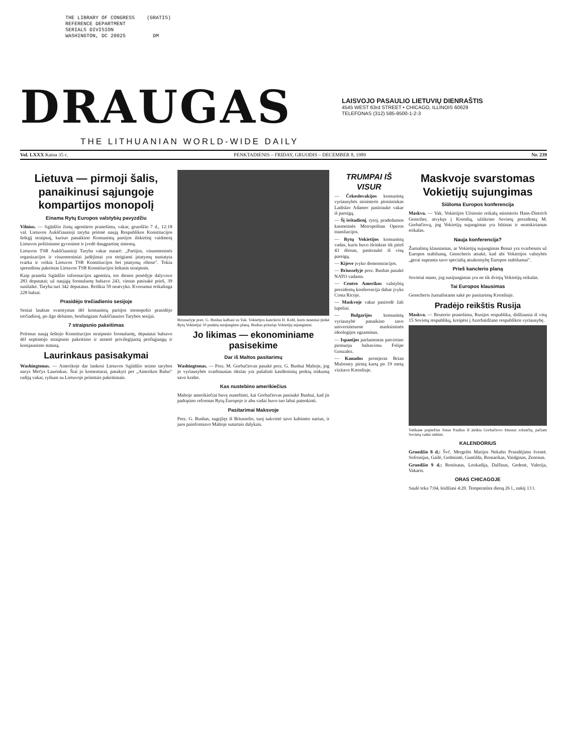THE LIBRARY OF CONGRESS (GRATIS) REFERENCE DEPARTMENT SERIALS DIVISION WASHINGTON, DC 20025 DM
DRAUGAS
THE LITHUANIAN WORLD-WIDE DAILY
LAISVOJO PASAULIO LIETUVIŲ DIENRAŠTIS
4545 WEST 63rd STREET • CHICAGO, ILLINOIS 60629
TELEFONAS (312) 585-9500-1-2-3
Vol. LXXX Kaina 35 c. PENKTADIENIS – FRIDAY, GRUODIS – DECEMBER 8, 1989 Nr. 239
Lietuva — pirmoji šalis, panaikinusi sąjungoje kompartijos monopolį
Einama Rytų Europos valstybių pavyzdžiu
Vilnius. — Sąjūdžio žinių agentūros pranešimu, vakar, gruodžio 7 d., 12:18 val. Lietuvos Aukščiausioji taryba priėmė naują Respublikos Konstitucijos šeštąjį straipsnį, kuriuo panaikino Komunistų partijos išskirtinį vaidmenį Lietuvos politiniame gyvenime ir įvedė daugpartinę sistemą.
Lietuvos TSR Aukščiausioji Taryba vakar nutarė: „Partijos, visuomeninės organizacijos ir visuomeniniai judėjimai yra steigiami įstatymų nustatyta tvarka ir veikia Lietuvos TSR Konstitucijos bei įstatymų ribose". Tokiu sprendimu pakeistas Lietuvos TSR Konstitucijos šeštasis straipsnis.
Kaip praneša Sąjūdžio informacijos agentūra, tos dienos posėdyje dalyvavo 283 deputatai; už naująją formuluotę balsavo 243, vienas pasisakė prieš, 39 susilaikė. Taryba turi 342 deputatus. Reiškia 59 neatvyko. Kvorumui reikalinga 228 balsai.
Prasidėjo trečiadienio sesijoje
Seniai lauktas svarstymas dėl komunistų partijos monopolio prasidėjo trečiadienį, po ilgo delsimo, besibaigiant Aukščiausios Tarybos sesijai.
7 straipsnio pakeitimas
Priėmus naują šeštojo Konstitucijos straipsnio formuluotę, deputatai balsavo dėl septintojo straipsnio pakeitimo ir atmetė privilegijuotą profsąjungų ir komjaunimo statusą.
Laurinkaus pasisakymai
Washingtonas. — Amerikoje dar lankosi Lietuvos Sąjūdžio seimo tarybos narys Mečys Laurinkus. Štai jo komentarai, pasakyti per „Amerikos Balso" radiją vakar, ryšium su Lietuvoje priimtais pakeitimais.
Briusselyje prez. G. Bushas kalbasi su Vak. Vokietijos kancleriu H. Kohl, kuris neseniai įteikė Rytų Vokietijai 10 punktų susijungimo planą. Bushas pritariąs Vokietijų sujungimui.
Jo likimas — ekonominiame pasisekime
Dar iš Maltos pasitarimų
Washingtonas. — Prez. M. Gorbačiovas pasakė prez. G. Bushui Maltoje, jog jo vyriausybės svarbiausias tikslas yra pašalinti kasdieninių prekių trūkumą savo krašte.
Kas nustebino amerikiečius
Maltoje amerikiečiai buvę nustebinti, kai Gorbačiovas pasisakė Bushui, kad jis padrąsino reformas Rytų Europoje ir abu vadai buvo tuo labai patenkinti.
Pasitarimai Maksvoje
Prez. G. Bushas, sugrįžęs iš Briusselio, tuoj sukvietė savo kabineto narius, ir juos painformavo Maltoje sutartais dalykais.
TRUMPAI IŠ VISUR
— Čekoslovakijos komunistų vyriausybės ministeris pirmininkas Ladislav Adamec pasitraukė vakar iš pareigų.
— Šį šeštadienį, rytoj, pradedamos kasmetinės Metropolitan Operos transliacijos.
— Rytų Vokietijos komunistų vadas, kuris buvo išrinktas tik prieš 43 dienas, pasitraukė iš visų pareigų.
— Kijeve įvyko demonstracijos.
— Briusselyje prez. Bushas pasakė NATO vadams.
— Centro Amerikos valstybių prezidentų konferencija dabar įvyks Costa Ricoje.
— Maskvoje vakar pasirodė žali lapeliai.
— Bulgarijos komunistų vyriausybė panaikino savo universitetuose marksistinės ideologijos egzaminus.
— Ispanijos parlamentas patvirtino pirmuoju balsavimu Felipe Gonzalez.
— Kanados premjeras Brian Mulroney pirmą kartą po 19 metų vizitavo Kremliuje.
Maskvoje svarstomas Vokietijų sujungimas
Siūloma Europos konferencija
Maskva. — Vak. Vokietijos Užsienio reikalų ministeris Hans-Dietrich Genscher, atvykęs į Kremlių, užtikrino Sovietų prezidentą M. Gorbačiovą, jog Vokietijų sujungimas yra būtinas ir neatskiriamas reikalas.
Nauja konferencija?
Žurnalistų klausiamas, ar Vokietijų sujungimas Bonai yra svarbesnis už Europos stabilumą, Genscheris atsakė, kad abi Vokietijos valstybės „gerai supranta savo specialią atsakomybę Europos stabilumui".
Prieš kanclerio planą
Sovietai mano, jog susijungimas yra ne tik dviejų Vokietijų reikalas.
Tai Europos klausimas
Genscheris žurnalistams sakė po pasitarimų Kremliuje.
Pradėjo reikštis Rusija
Maskva. — Reuterio pranešimu, Rusijos respublika, didžiausia iš visų 15 Sovietų respublikų, kreipėsi į Azerbaidžano respublikos vyriausybę.
Vatikane popiežius Jonas Paulius II įteikia Gorbačiovo žmonai rožančių, pačiam Sovietų vadui stebint.
KALENDORIUS
Gruodžio 8 d.: Švč. Mergelės Marijos Nekalto Prasidėjimo šventė. Sofronijus, Gailė, Gedmintė, Guntilda, Romarikas, Vaidginas, Zenonas.
Gruodžio 9 d.: Restitutas, Leokadija, Dalfinas, Gedenė, Valerija, Vakaris.
ORAS CHICAGOJE
Saulė teka 7:04, leidžiasi 4:20. Temperatūra dieną 26 l., naktį 13 l.